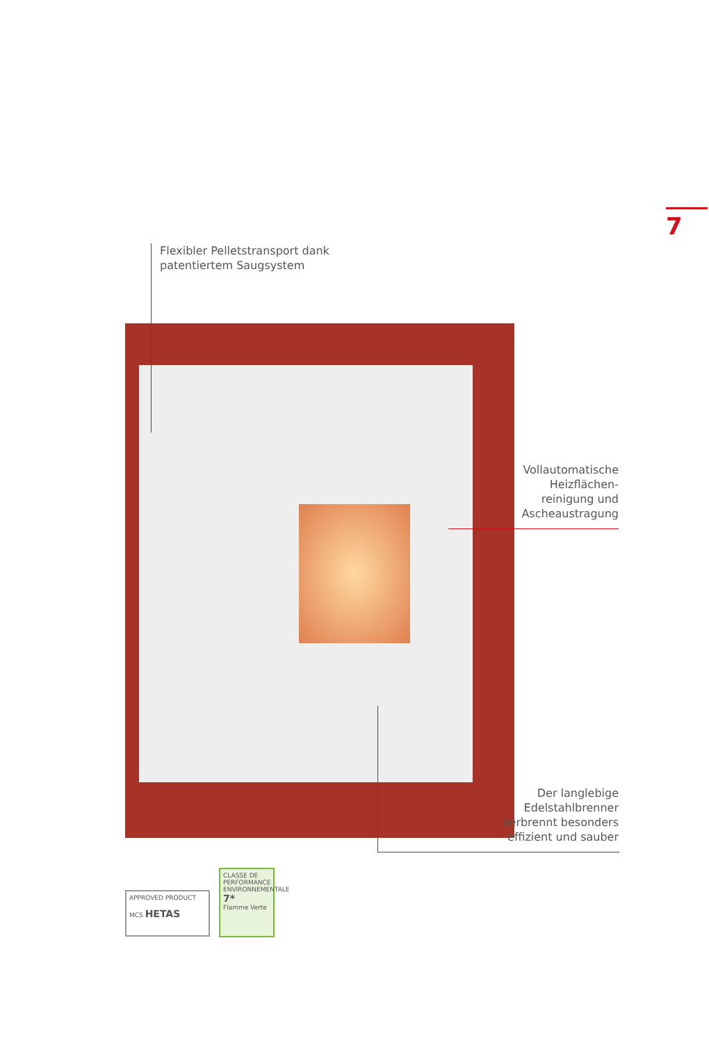7
Flexibler Pelletstransport dank
patentiertem Saugsystem
Vollautomatische
Heizflächen-
reinigung und
Ascheaustragung
Der langlebige
Edelstahlbrenner
verbrennt besonders
effizient und sauber
APPROVED PRODUCT
MCS HETAS
CLASSE DE PERFORMANCE ENVIRONNEMENTALE
7*
Flamme Verte